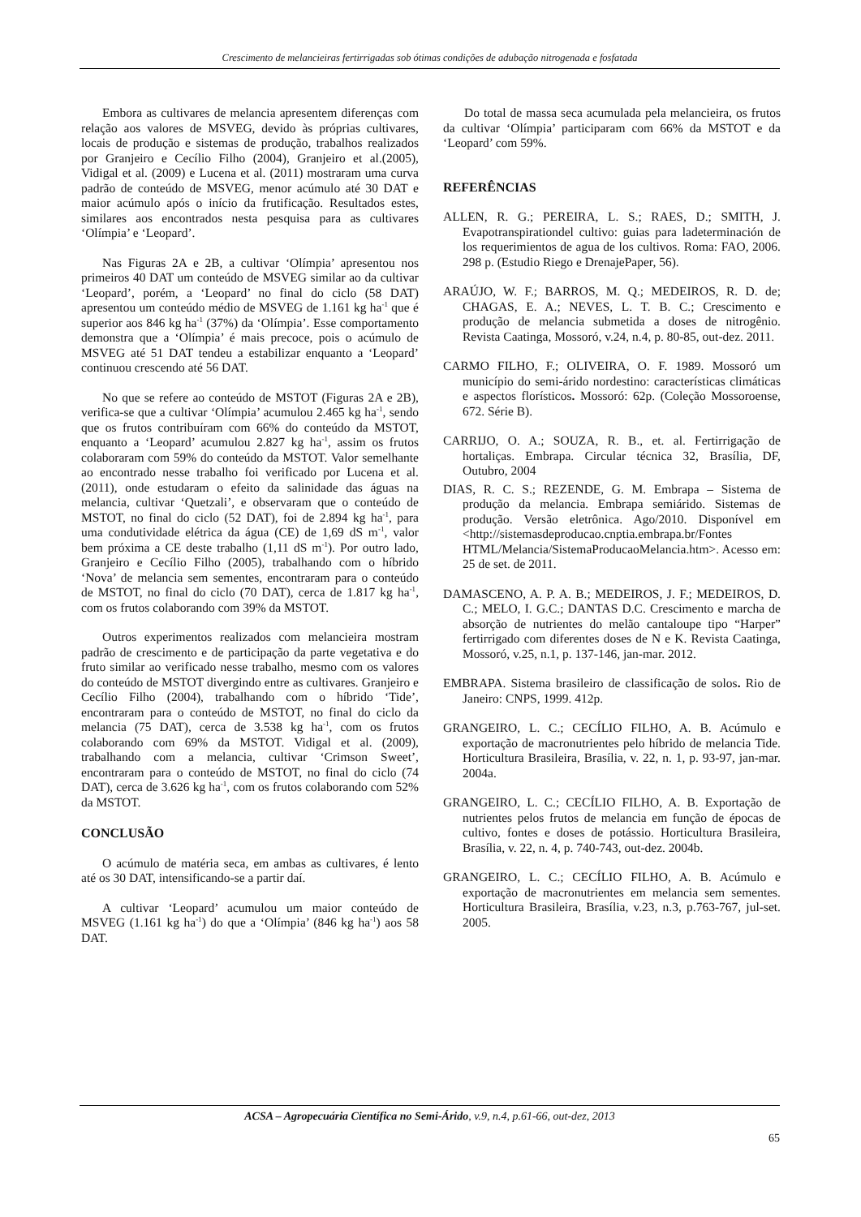Crescimento de melancieiras fertirrigadas sob ótimas condições de adubação nitrogenada e fosfatada
Embora as cultivares de melancia apresentem diferenças com relação aos valores de MSVEG, devido às próprias cultivares, locais de produção e sistemas de produção, trabalhos realizados por Granjeiro e Cecílio Filho (2004), Granjeiro et al.(2005), Vidigal et al. (2009) e Lucena et al. (2011) mostraram uma curva padrão de conteúdo de MSVEG, menor acúmulo até 30 DAT e maior acúmulo após o início da frutificação. Resultados estes, similares aos encontrados nesta pesquisa para as cultivares ‘Olímpia’ e ‘Leopard’.
Nas Figuras 2A e 2B, a cultivar ‘Olímpia’ apresentou nos primeiros 40 DAT um conteúdo de MSVEG similar ao da cultivar ‘Leopard’, porém, a ‘Leopard’ no final do ciclo (58 DAT) apresentou um conteúdo médio de MSVEG de 1.161 kg ha<sup>-1</sup> que é superior aos 846 kg ha<sup>-1</sup> (37%) da ‘Olímpia’. Esse comportamento demonstra que a ‘Olímpia’ é mais precoce, pois o acúmulo de MSVEG até 51 DAT tendeu a estabilizar enquanto a ‘Leopard’ continuou crescendo até 56 DAT.
No que se refere ao conteúdo de MSTOT (Figuras 2A e 2B), verifica-se que a cultivar ‘Olímpia’ acumulou 2.465 kg ha<sup>-1</sup>, sendo que os frutos contribuíram com 66% do conteúdo da MSTOT, enquanto a ‘Leopard’ acumulou 2.827 kg ha<sup>-1</sup>, assim os frutos colaboraram com 59% do conteúdo da MSTOT. Valor semelhante ao encontrado nesse trabalho foi verificado por Lucena et al. (2011), onde estudaram o efeito da salinidade das águas na melancia, cultivar ‘Quetzali’, e observaram que o conteúdo de MSTOT, no final do ciclo (52 DAT), foi de 2.894 kg ha<sup>-1</sup>, para uma condutividade elétrica da água (CE) de 1,69 dS m<sup>-1</sup>, valor bem próxima a CE deste trabalho (1,11 dS m<sup>-1</sup>). Por outro lado, Granjeiro e Cecílio Filho (2005), trabalhando com o híbrido ‘Nova’ de melancia sem sementes, encontraram para o conteúdo de MSTOT, no final do ciclo (70 DAT), cerca de 1.817 kg ha<sup>-1</sup>, com os frutos colaborando com 39% da MSTOT.
Outros experimentos realizados com melancieira mostram padrão de crescimento e de participação da parte vegetativa e do fruto similar ao verificado nesse trabalho, mesmo com os valores do conteúdo de MSTOT divergindo entre as cultivares. Granjeiro e Cecílio Filho (2004), trabalhando com o híbrido ‘Tide’, encontraram para o conteúdo de MSTOT, no final do ciclo da melancia (75 DAT), cerca de 3.538 kg ha<sup>-1</sup>, com os frutos colaborando com 69% da MSTOT. Vidigal et al. (2009), trabalhando com a melancia, cultivar ‘Crimson Sweet’, encontraram para o conteúdo de MSTOT, no final do ciclo (74 DAT), cerca de 3.626 kg ha<sup>-1</sup>, com os frutos colaborando com 52% da MSTOT.
CONCLUSÃO
O acúmulo de matéria seca, em ambas as cultivares, é lento até os 30 DAT, intensificando-se a partir daí.
A cultivar ‘Leopard’ acumulou um maior conteúdo de MSVEG (1.161 kg ha<sup>-1</sup>) do que a ‘Olímpia’ (846 kg ha<sup>-1</sup>) aos 58 DAT.
Do total de massa seca acumulada pela melancieira, os frutos da cultivar ‘Olímpia’ participaram com 66% da MSTOT e da ‘Leopard’ com 59%.
REFERÊNCIAS
ALLEN, R. G.; PEREIRA, L. S.; RAES, D.; SMITH, J. Evapotranspirationdel cultivo: guias para ladeterminación de los requerimientos de agua de los cultivos. Roma: FAO, 2006. 298 p. (Estudio Riego e DrenajePaper, 56).
ARAÚJO, W. F.; BARROS, M. Q.; MEDEIROS, R. D. de; CHAGAS, E. A.; NEVES, L. T. B. C.; Crescimento e produção de melancia submetida a doses de nitrogênio. Revista Caatinga, Mossoró, v.24, n.4, p. 80-85, out-dez. 2011.
CARMO FILHO, F.; OLIVEIRA, O. F. 1989. Mossoró um município do semi-árido nordestino: características climáticas e aspectos florísticos. Mossoró: 62p. (Coleção Mossoroense, 672. Série B).
CARRIJO, O. A.; SOUZA, R. B., et. al. Fertirrigação de hortaliças. Embrapa. Circular técnica 32, Brasília, DF, Outubro, 2004
DIAS, R. C. S.; REZENDE, G. M. Embrapa – Sistema de produção da melancia. Embrapa semiárido. Sistemas de produção. Versão eletrônica. Ago/2010. Disponível em <http://sistemasdeproducao.cnptia.embrapa.br/Fontes HTML/Melancia/SistemaProducaoMelancia.htm>. Acesso em: 25 de set. de 2011.
DAMASCENO, A. P. A. B.; MEDEIROS, J. F.; MEDEIROS, D. C.; MELO, I. G.C.; DANTAS D.C. Crescimento e marcha de absorção de nutrientes do melão cantaloupe tipo “Harper” fertirrigado com diferentes doses de N e K. Revista Caatinga, Mossoró, v.25, n.1, p. 137-146, jan-mar. 2012.
EMBRAPA. Sistema brasileiro de classificação de solos. Rio de Janeiro: CNPS, 1999. 412p.
GRANGEIRO, L. C.; CECÍLIO FILHO, A. B. Acúmulo e exportação de macronutrientes pelo híbrido de melancia Tide. Horticultura Brasileira, Brasília, v. 22, n. 1, p. 93-97, jan-mar. 2004a.
GRANGEIRO, L. C.; CECÍLIO FILHO, A. B. Exportação de nutrientes pelos frutos de melancia em função de épocas de cultivo, fontes e doses de potássio. Horticultura Brasileira, Brasília, v. 22, n. 4, p. 740-743, out-dez. 2004b.
GRANGEIRO, L. C.; CECÍLIO FILHO, A. B. Acúmulo e exportação de macronutrientes em melancia sem sementes. Horticultura Brasileira, Brasília, v.23, n.3, p.763-767, jul-set. 2005.
ACSA – Agropecuária Científica no Semi-Árido, v.9, n.4, p.61-66, out-dez, 2013
65